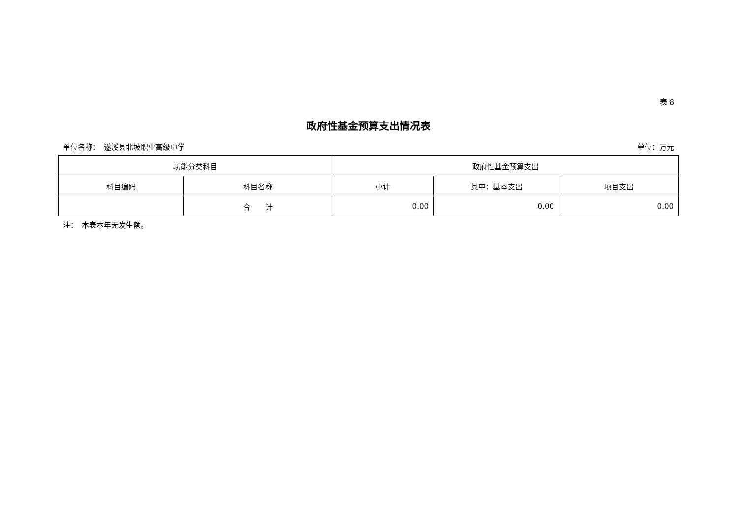表 8
政府性基金预算支出情况表
单位名称：　遂溪县北坡职业高级中学 单位：万元
| 功能分类科目 | | 政府性基金预算支出 | | |
| --- | --- | --- | --- | --- |
| 科目编码 | 科目名称 | 小计 | 其中：基本支出 | 项目支出 |
| | 合 计 | 0.00 | 0.00 | 0.00 |
注：　本表本年无发生额。